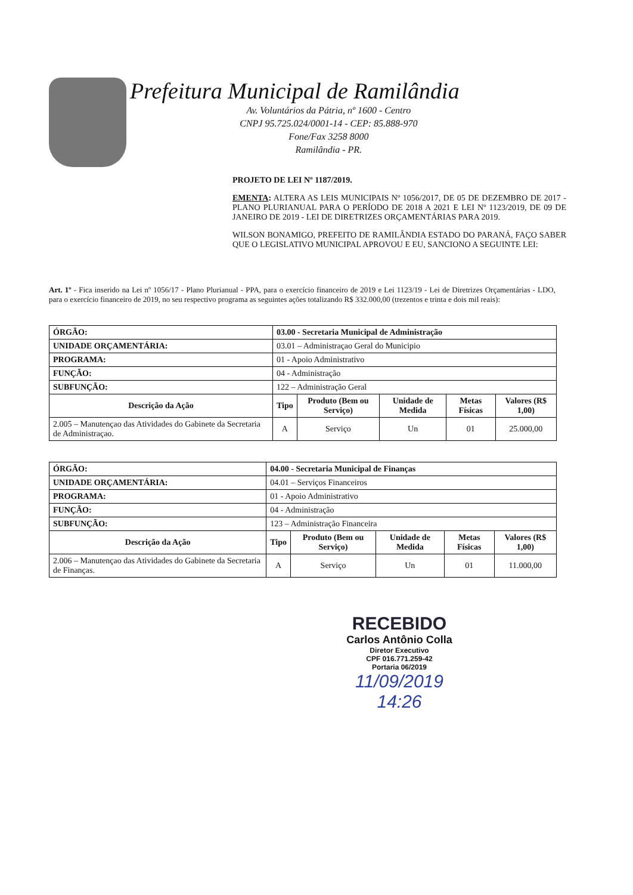Prefeitura Municipal de Ramilândia
Av. Voluntários da Pátria, nº 1600 - Centro
CNPJ 95.725.024/0001-14 - CEP: 85.888-970
Fone/Fax 3258 8000
Ramilândia - PR.
PROJETO DE LEI Nº 1187/2019.
EMENTA: ALTERA AS LEIS MUNICIPAIS Nº 1056/2017, DE 05 DE DEZEMBRO DE 2017 - PLANO PLURIANUAL PARA O PERÍODO DE 2018 A 2021 E LEI Nº 1123/2019, DE 09 DE JANEIRO DE 2019 - LEI DE DIRETRIZES ORÇAMENTÁRIAS PARA 2019.
WILSON BONAMIGO, PREFEITO DE RAMILÂNDIA ESTADO DO PARANÁ, FAÇO SABER QUE O LEGISLATIVO MUNICIPAL APROVOU E EU, SANCIONO A SEGUINTE LEI:
Art. 1º - Fica inserido na Lei nº 1056/17 - Plano Plurianual - PPA, para o exercício financeiro de 2019 e Lei 1123/19 - Lei de Diretrizes Orçamentárias - LDO, para o exercício financeiro de 2019, no seu respectivo programa as seguintes ações totalizando R$ 332.000,00 (trezentos e trinta e dois mil reais):
| ÓRGÃO: | 03.00 - Secretaria Municipal de Administração | | | | | |
| UNIDADE ORÇAMENTÁRIA: | 03.01 – Administraçao Geral do Municipio | | | | | |
| PROGRAMA: | 01 - Apoio Administrativo | | | | | |
| FUNÇÃO: | 04 - Administração | | | | | |
| SUBFUNÇÃO: | 122 – Administração Geral | | | | | |
| Descrição da Ação | | Tipo | Produto (Bem ou Serviço) | Unidade de Medida | Metas Físicas | Valores (R$ 1,00) |
| 2.005 – Manutençao das Atividades do Gabinete da Secretaria de Administraçao. | | A | Serviço | Un | 01 | 25.000,00 |
| ÓRGÃO: | 04.00 - Secretaria Municipal de Finanças | | | | | |
| UNIDADE ORÇAMENTÁRIA: | 04.01 – Serviços Financeiros | | | | | |
| PROGRAMA: | 01 - Apoio Administrativo | | | | | |
| FUNÇÃO: | 04 - Administração | | | | | |
| SUBFUNÇÃO: | 123 – Administração Financeira | | | | | |
| Descrição da Ação | | Tipo | Produto (Bem ou Serviço) | Unidade de Medida | Metas Físicas | Valores (R$ 1,00) |
| 2.006 – Manutençao das Atividades do Gabinete da Secretaria de Finanças. | | A | Serviço | Un | 01 | 11.000,00 |
RECEBIDO
Carlos Antônio Colla
Diretor Executivo
CPF 016.771.259-42
Portaria 06/2019
11/09/2019
14:26